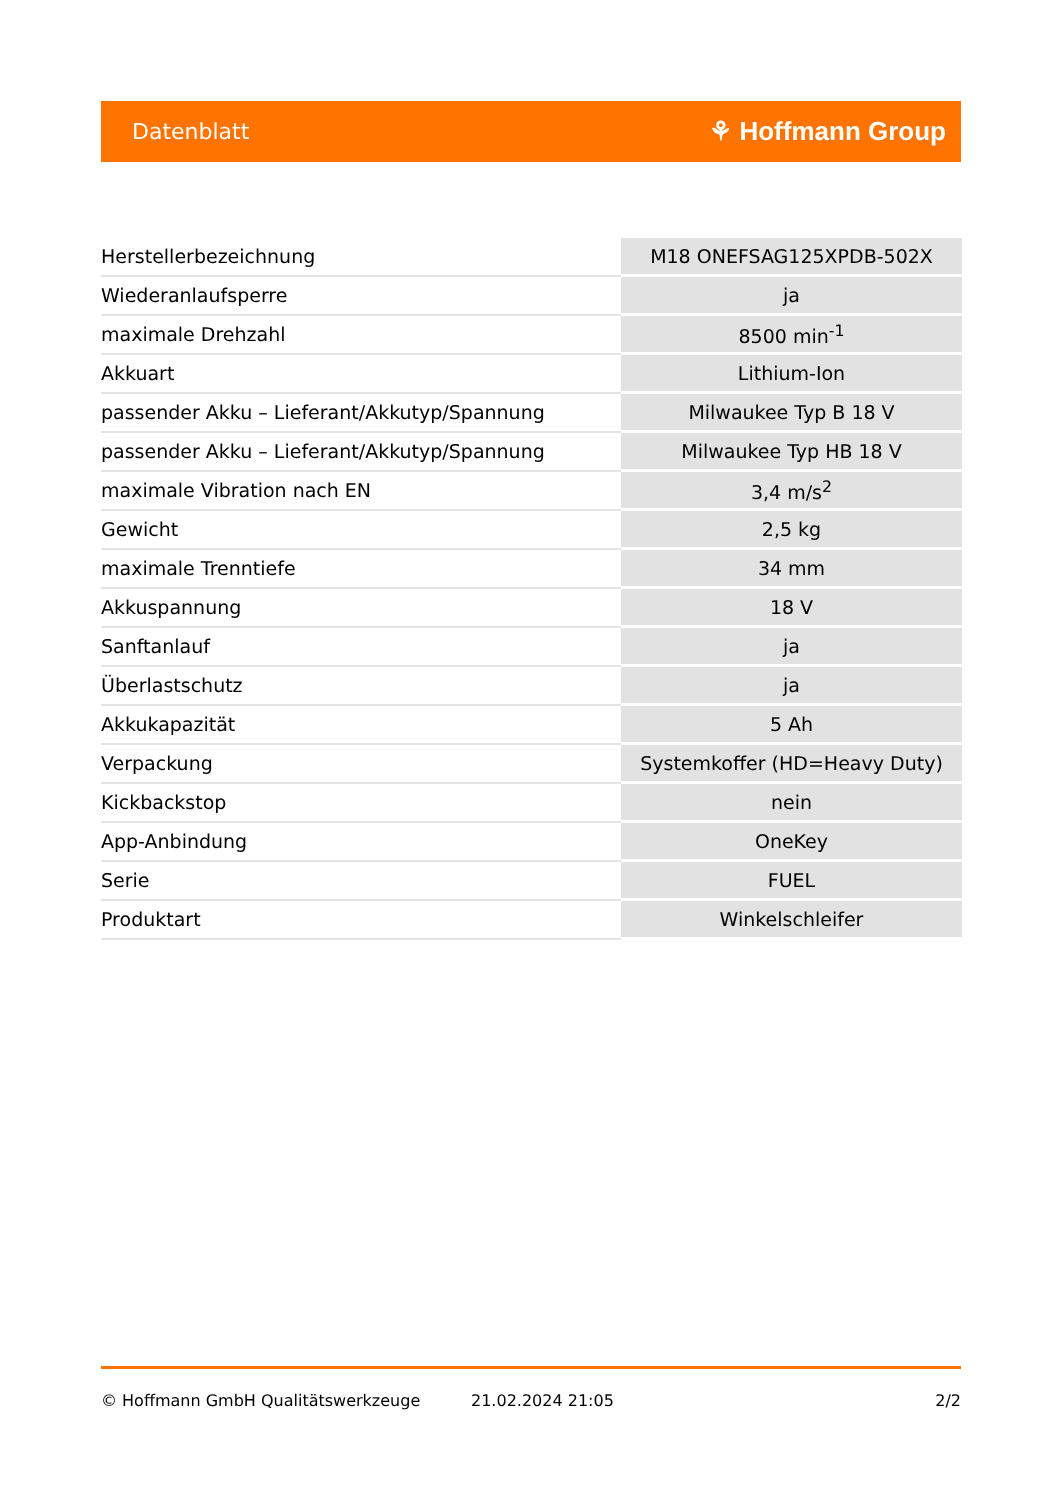Datenblatt ⚘ Hoffmann Group
| Herstellerbezeichnung | M18 ONEFSAG125XPDB-502X |
| Wiederanlaufsperre | ja |
| maximale Drehzahl | 8500 min<sup>-1</sup> |
| Akkuart | Lithium-Ion |
| passender Akku – Lieferant/Akkutyp/Spannung | Milwaukee Typ B 18 V |
| passender Akku – Lieferant/Akkutyp/Spannung | Milwaukee Typ HB 18 V |
| maximale Vibration nach EN | 3,4 m/s<sup>2</sup> |
| Gewicht | 2,5 kg |
| maximale Trenntiefe | 34 mm |
| Akkuspannung | 18 V |
| Sanftanlauf | ja |
| Überlastschutz | ja |
| Akkukapazität | 5 Ah |
| Verpackung | Systemkoffer (HD=Heavy Duty) |
| Kickbackstop | nein |
| App-Anbindung | OneKey |
| Serie | FUEL |
| Produktart | Winkelschleifer |
© Hoffmann GmbH Qualitätswerkzeuge 21.02.2024 21:05 2/2